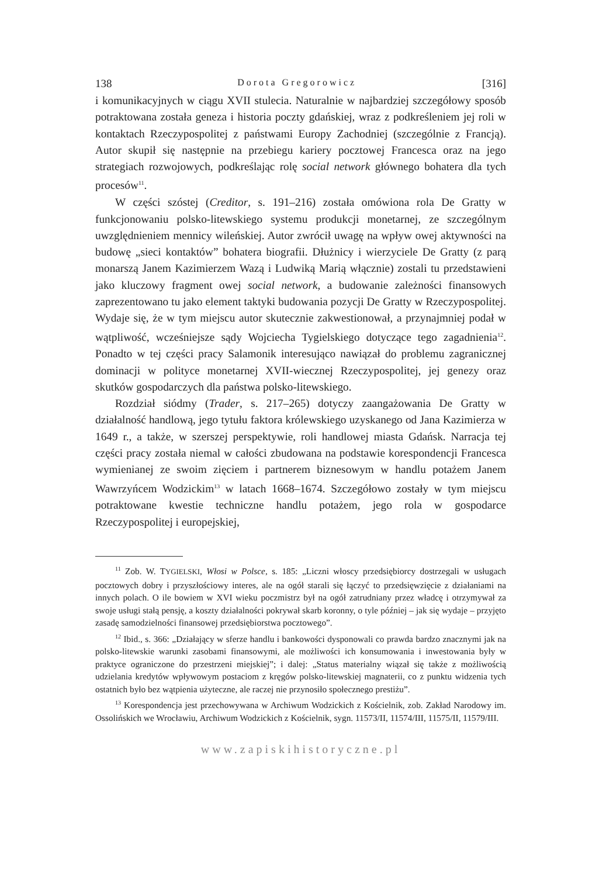138 Dorota Gregorowicz [316]
i komunikacyjnych w ciągu XVII stulecia. Naturalnie w najbardziej szczegółowy sposób potraktowana została geneza i historia poczty gdańskiej, wraz z podkreśleniem jej roli w kontaktach Rzeczypospolitej z państwami Europy Zachodniej (szczególnie z Francją). Autor skupił się następnie na przebiegu kariery pocztowej Francesca oraz na jego strategiach rozwojowych, podkreślając rolę social network głównego bohatera dla tych procesów<sup>11</sup>.
W części szóstej (Creditor, s. 191–216) została omówiona rola De Gratty w funkcjonowaniu polsko-litewskiego systemu produkcji monetarnej, ze szczególnym uwzględnieniem mennicy wileńskiej. Autor zwrócił uwagę na wpływ owej aktywności na budowę „sieci kontaktów” bohatera biografii. Dłużnicy i wierzyciele De Gratty (z parą monarszą Janem Kazimierzem Wazą i Ludwiką Marią włącznie) zostali tu przedstawieni jako kluczowy fragment owej social network, a budowanie zależności finansowych zaprezentowano tu jako element taktyki budowania pozycji De Gratty w Rzeczypospolitej. Wydaje się, że w tym miejscu autor skutecznie zakwestionował, a przynajmniej podał w wątpliwość, wcześniejsze sądy Wojciecha Tygielskiego dotyczące tego zagadnienia<sup>12</sup>. Ponadto w tej części pracy Salamonik interesująco nawiązał do problemu zagranicznej dominacji w polityce monetarnej XVII-wiecznej Rzeczypospolitej, jej genezy oraz skutków gospodarczych dla państwa polsko-litewskiego.
Rozdział siódmy (Trader, s. 217–265) dotyczy zaangażowania De Gratty w działalność handlową, jego tytułu faktora królewskiego uzyskanego od Jana Kazimierza w 1649 r., a także, w szerszej perspektywie, roli handlowej miasta Gdańsk. Narracja tej części pracy została niemal w całości zbudowana na podstawie korespondencji Francesca wymienianej ze swoim zięciem i partnerem biznesowym w handlu potażem Janem Wawrzyńcem Wodzickim<sup>13</sup> w latach 1668–1674. Szczegółowo zostały w tym miejscu potraktowane kwestie techniczne handlu potażem, jego rola w gospodarce Rzeczypospolitej i europejskiej,
<sup>11</sup> Zob. W. TYGIELSKI, Włosi w Polsce, s. 185: „Liczni włoscy przedsiębiorcy dostrzegali w usługach pocztowych dobry i przyszłościowy interes, ale na ogół starali się łączyć to przedsięwzięcie z działaniami na innych polach. O ile bowiem w XVI wieku poczmistrz był na ogół zatrudniany przez władcę i otrzymywał za swoje usługi stałą pensję, a koszty działalności pokrywał skarb koronny, o tyle później – jak się wydaje – przyjęto zasadę samodzielności finansowej przedsiębiorstwa pocztowego”.
<sup>12</sup> Ibid., s. 366: „Działający w sferze handlu i bankowości dysponowali co prawda bardzo znacznymi jak na polsko-litewskie warunki zasobami finansowymi, ale możliwości ich konsumowania i inwestowania były w praktyce ograniczone do przestrzeni miejskiej”; i dalej: „Status materialny wiązał się także z możliwością udzielania kredytów wpływowym postaciom z kręgów polsko-litewskiej magnaterii, co z punktu widzenia tych ostatnich było bez wątpienia użyteczne, ale raczej nie przynosiło społecznego prestiżu”.
<sup>13</sup> Korespondencja jest przechowywana w Archiwum Wodzickich z Kościelnik, zob. Zakład Narodowy im. Ossolińskich we Wrocławiu, Archiwum Wodzickich z Kościelnik, sygn. 11573/II, 11574/III, 11575/II, 11579/III.
www.zapiskihistoryczne.pl